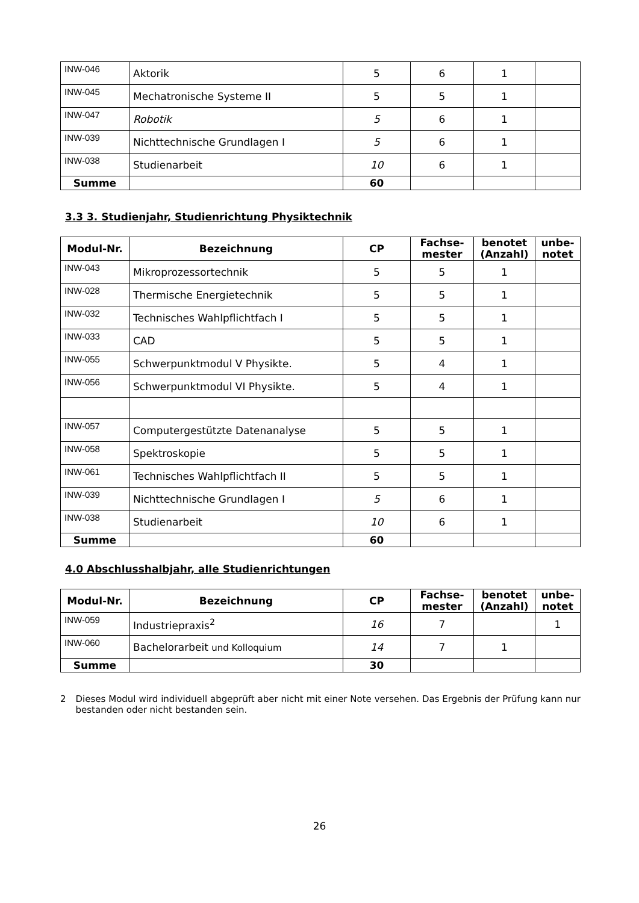| INW-046 | Aktorik | 5 | 6 | 1 | |
| INW-045 | Mechatronische Systeme II | 5 | 5 | 1 | |
| INW-047 | Robotik | 5 | 6 | 1 | |
| INW-039 | Nichttechnische Grundlagen I | 5 | 6 | 1 | |
| INW-038 | Studienarbeit | 10 | 6 | 1 | |
| Summe | | 60 | | | |
3.3 3. Studienjahr, Studienrichtung Physiktechnik
| Modul-Nr. | Bezeichnung | CP | Fachse- mester | benotet (Anzahl) | unbe- notet |
| --- | --- | --- | --- | --- | --- |
| INW-043 | Mikroprozessortechnik | 5 | 5 | 1 | |
| INW-028 | Thermische Energietechnik | 5 | 5 | 1 | |
| INW-032 | Technisches Wahlpflichtfach I | 5 | 5 | 1 | |
| INW-033 | CAD | 5 | 5 | 1 | |
| INW-055 | Schwerpunktmodul V Physikte. | 5 | 4 | 1 | |
| INW-056 | Schwerpunktmodul VI Physikte. | 5 | 4 | 1 | |
| INW-057 | Computergestützte Datenanalyse | 5 | 5 | 1 | |
| INW-058 | Spektroskopie | 5 | 5 | 1 | |
| INW-061 | Technisches Wahlpflichtfach II | 5 | 5 | 1 | |
| INW-039 | Nichttechnische Grundlagen I | 5 | 6 | 1 | |
| INW-038 | Studienarbeit | 10 | 6 | 1 | |
| Summe | | 60 | | | |
4.0 Abschlusshalbjahr, alle Studienrichtungen
| Modul-Nr. | Bezeichnung | CP | Fachse- mester | benotet (Anzahl) | unbe- notet |
| --- | --- | --- | --- | --- | --- |
| INW-059 | Industriepraxis<sup>2</sup> | 16 | 7 | | 1 |
| INW-060 | Bachelorarbeit und Kolloquium | 14 | 7 | 1 | |
| Summe | | 30 | | | |
2 Dieses Modul wird individuell abgeprüft aber nicht mit einer Note versehen. Das Ergebnis der Prüfung kann nur bestanden oder nicht bestanden sein.
26